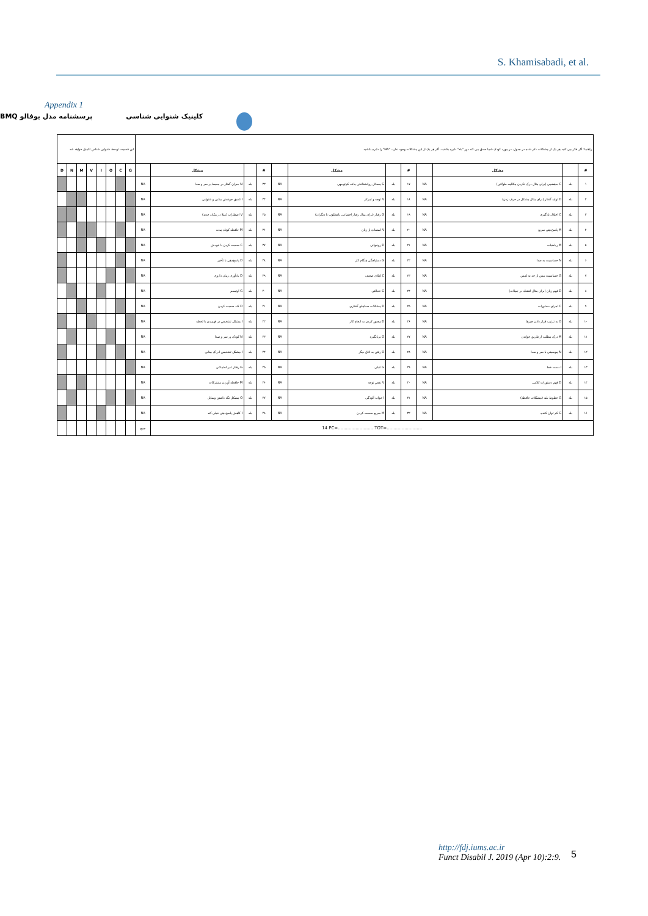S. Khamisabadi, et al.
Appendix 1
کلینیک شنوایی شناسی پرسشنامه مدل بوفالو BMQ
| این قسمت توسط شنوایی شناس تکمیل خواهد شد | | | | | | | | راهنما: اگر فکر می کنید هر یک از مشکلات ذکر شده در جدول، در مورد کودک شما صدق می کند دور "بله" دایره بکشید. اگر هر یک از این مشکلات وجود ندارد، "NA" را دایره بکشید. | | | | | | | | | | | |
| D | N | M | V | I | O | C | G | | مشکل | | # | | مشکل | | # | | مشکل | | # |
| | | | | | | | | NA | N جبران گفتار در محیط پر سر و صدا | بله | ۳۳ | NA | G مسائل روانشناختی مانند کم‌توجهی | بله | ۱۷ | NA | C بدهضمی (برای مثال درک نکردن مکالمه طولانی) | بله | ۱ |
| | | | | | | | | NA | I تلفیق جوشش بینایی و شنوایی | بله | ۳۴ | NA | V توجه و تمرکز | بله | ۱۸ | NA | D تولید گفتار (برای مثال مشکل در حرف زدن) | بله | ۲ |
| | | | | | | | | NA | V اضطراب (مثلا در مکان جدید) | بله | ۳۵ | NA | G رفتار (برای مثال رفتار اجتماعی نامطلوب با دیگران) | بله | ۱۹ | NA | C اختلال یادگیری | بله | ۳ |
| | | | | | | | | NA | M حافظه کوتاه مدت | بله | ۳۶ | NA | V استفاده از زبان | بله | ۲۰ | NA | M پاسخ‌دهی سریع | بله | ۴ |
| | | | | | | | | NA | C صحبت کردن با خودش | بله | ۳۷ | NA | D روخوانی | بله | ۲۱ | NA | M ریاضیات | بله | ۵ |
| | | | | | | | | NA | D پاسخ‌دهی با تأخیر | بله | ۳۸ | NA | G دستپاچگی هنگام کار | بله | ۲۲ | NA | N حساسیت به صدا | بله | ۶ |
| | | | | | | | | NA | D یادآوری زمان داروی | بله | ۳۹ | NA | C املای ضعیف | بله | ۲۳ | NA | G حساسیت بیش از حد به لمس | بله | ۷ |
| | | | | | | | | NA | G اوتیسم | بله | ۴۰ | NA | G خجالتی | بله | ۲۴ | NA | D فهم زبان (برای مثال اشتباه در جملات) | بله | ۸ |
| | | | | | | | | NA | D کند صحبت کردن | بله | ۴۱ | NA | D مشکلات صداهای گفتاری | بله | ۲۵ | NA | C اجرای دستورات | بله | ۹ |
| | | | | | | | | NA | I مشکل تشخیص در فهمیدن با لحظه | بله | ۴۲ | NA | D مجبور کردن به انجام کار | بله | ۲۶ | NA | O به ترتیب قرار دادن چیزها | بله | ۱۰ |
| | | | | | | | | NA | N کودک پر سر و صدا | بله | ۴۳ | NA | G بی‌انگیزه | بله | ۲۷ | NA | M درک مطلب از طریق خواندن | بله | ۱۱ |
| | | | | | | | | NA | I مشکل تشخیص ادراک بینایی | بله | ۴۴ | NA | O رفتن به اتاق دیگر | بله | ۲۸ | NA | N موسیقی با سر و صدا | بله | ۱۲ |
| | | | | | | | | NA | G رفتار غیر اجتماعی | بله | ۴۵ | NA | G تنبلی | بله | ۲۹ | NA | I دست خط | بله | ۱۳ |
| | | | | | | | | NA | M حافظه آوردن مشترکات | بله | ۴۶ | NA | V نقص توجه | بله | ۳۰ | NA | D فهم دستورات کلامی | بله | ۱۴ |
| | | | | | | | | NA | O مشکل نگه داشتن وسایل | بله | ۴۷ | NA | I خواب آلودگی | بله | ۳۱ | NA | G خطوط بلند (مشکلات حافظه) | بله | ۱۵ |
| | | | | | | | | NA | I کاهش پاسخ‌دهی خیلی کند | بله | ۴۸ | NA | M سریع صحبت کردن | بله | ۳۲ | NA | G کم توان کننده | بله | ۱۶ |
| | | | | | | | | جمع | 14 PC=.......................... TOT=.......................... | | | | | | | | | | |
http://fdj.iums.ac.ir
Funct Disabil J. 2019 (Apr 10):2:9.
5